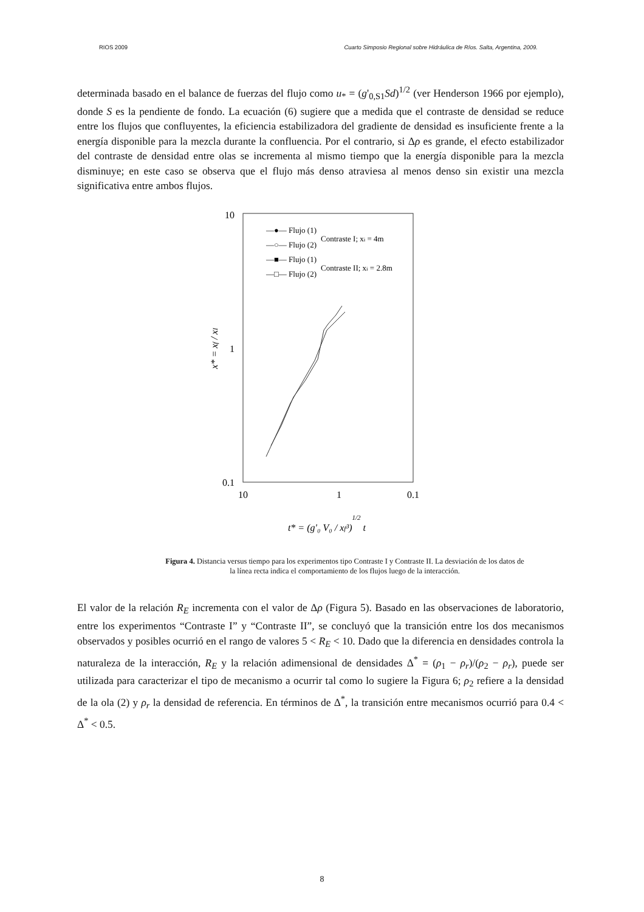RIOS 2009 Cuarto Simposio Regional sobre Hidráulica de Ríos. Salta, Argentina, 2009.
determinada basado en el balance de fuerzas del flujo como u<sub>*</sub> = (g'<sub>0,S1</sub>Sd)<sup>1/2</sup> (ver Henderson 1966 por ejemplo), donde S es la pendiente de fondo. La ecuación (6) sugiere que a medida que el contraste de densidad se reduce entre los flujos que confluyentes, la eficiencia estabilizadora del gradiente de densidad es insuficiente frente a la energía disponible para la mezcla durante la confluencia. Por el contrario, si Δρ es grande, el efecto estabilizador del contraste de densidad entre olas se incrementa al mismo tiempo que la energía disponible para la mezcla disminuye; en este caso se observa que el flujo más denso atraviesa al menos denso sin existir una mezcla significativa entre ambos flujos.
10
1
0.1
10
1
0.1
x* = xf / xI
t* = (g'₀ V₀ / xf³)1/2 t
—●— Flujo (1)
—○— Flujo (2)
—■— Flujo (1)
—□— Flujo (2)
Contraste I; xi = 4m
Contraste II; xi = 2.8m
Figura 4. Distancia versus tiempo para los experimentos tipo Contraste I y Contraste II. La desviación de los datos de la línea recta indica el comportamiento de los flujos luego de la interacción.
El valor de la relación R<sub>E</sub> incrementa con el valor de Δρ (Figura 5). Basado en las observaciones de laboratorio, entre los experimentos “Contraste I” y “Contraste II”, se concluyó que la transición entre los dos mecanismos observados y posibles ocurrió en el rango de valores 5 < R<sub>E</sub> < 10. Dado que la diferencia en densidades controla la naturaleza de la interacción, R<sub>E</sub> y la relación adimensional de densidades Δ<sup>*</sup> = (ρ<sub>1</sub> − ρ<sub>r</sub>)/(ρ<sub>2</sub> − ρ<sub>r</sub>), puede ser utilizada para caracterizar el tipo de mecanismo a ocurrir tal como lo sugiere la Figura 6; ρ<sub>2</sub> refiere a la densidad de la ola (2) y ρ<sub>r</sub> la densidad de referencia. En términos de Δ<sup>*</sup>, la transición entre mecanismos ocurrió para 0.4 < Δ<sup>*</sup> < 0.5.
8